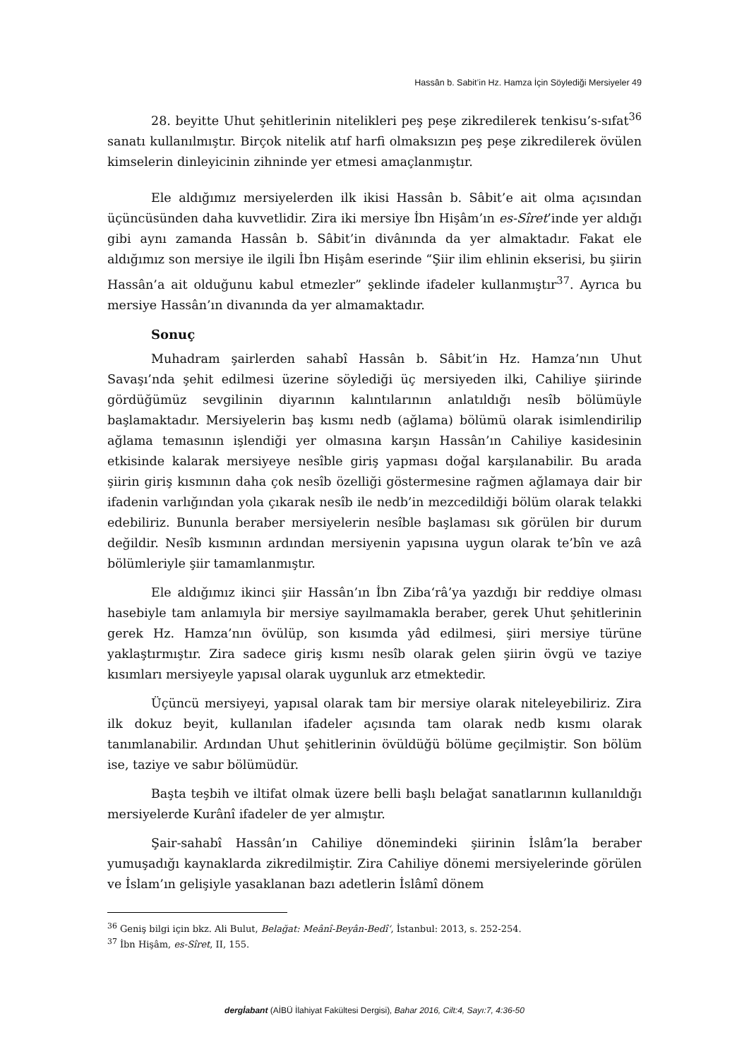Hassân b. Sabit’in Hz. Hamza İçin Söylediği Mersiyeler 49
28. beyitte Uhut şehitlerinin nitelikleri peş peşe zikredilerek tenkisu’s-sıfat<sup>36</sup> sanatı kullanılmıştır. Birçok nitelik atıf harfi olmaksızın peş peşe zikredilerek övülen kimselerin dinleyicinin zihninde yer etmesi amaçlanmıştır.
Ele aldığımız mersiyelerden ilk ikisi Hassân b. Sâbit’e ait olma açısından üçüncüsünden daha kuvvetlidir. Zira iki mersiye İbn Hişâm’ın es-Sîret’inde yer aldığı gibi aynı zamanda Hassân b. Sâbit’in divânında da yer almaktadır. Fakat ele aldığımız son mersiye ile ilgili İbn Hişâm eserinde “Şiir ilim ehlinin ekserisi, bu şiirin Hassân’a ait olduğunu kabul etmezler” şeklinde ifadeler kullanmıştır<sup>37</sup>. Ayrıca bu mersiye Hassân’ın divanında da yer almamaktadır.
Sonuç
Muhadram şairlerden sahabî Hassân b. Sâbit’in Hz. Hamza’nın Uhut Savaşı’nda şehit edilmesi üzerine söylediği üç mersiyeden ilki, Cahiliye şiirinde gördüğümüz sevgilinin diyarının kalıntılarının anlatıldığı nesîb bölümüyle başlamaktadır. Mersiyelerin baş kısmı nedb (ağlama) bölümü olarak isimlendirilip ağlama temasının işlendiği yer olmasına karşın Hassân’ın Cahiliye kasidesinin etkisinde kalarak mersiyeye nesîble giriş yapması doğal karşılanabilir. Bu arada şiirin giriş kısmının daha çok nesîb özelliği göstermesine rağmen ağlamaya dair bir ifadenin varlığından yola çıkarak nesîb ile nedb’in mezcedildiği bölüm olarak telakki edebiliriz. Bununla beraber mersiyelerin nesîble başlaması sık görülen bir durum değildir. Nesîb kısmının ardından mersiyenin yapısına uygun olarak te’bîn ve azâ bölümleriyle şiir tamamlanmıştır.
Ele aldığımız ikinci şiir Hassân’ın İbn Ziba‘râ’ya yazdığı bir reddiye olması hasebiyle tam anlamıyla bir mersiye sayılmamakla beraber, gerek Uhut şehitlerinin gerek Hz. Hamza’nın övülüp, son kısımda yâd edilmesi, şiiri mersiye türüne yaklaştırmıştır. Zira sadece giriş kısmı nesîb olarak gelen şiirin övgü ve taziye kısımları mersiyeyle yapısal olarak uygunluk arz etmektedir.
Üçüncü mersiyeyi, yapısal olarak tam bir mersiye olarak niteleyebiliriz. Zira ilk dokuz beyit, kullanılan ifadeler açısında tam olarak nedb kısmı olarak tanımlanabilir. Ardından Uhut şehitlerinin övüldüğü bölüme geçilmiştir. Son bölüm ise, taziye ve sabır bölümüdür.
Başta teşbih ve iltifat olmak üzere belli başlı belağat sanatlarının kullanıldığı mersiyelerde Kurânî ifadeler de yer almıştır.
Şair-sahabî Hassân’ın Cahiliye dönemindeki şiirinin İslâm’la beraber yumuşadığı kaynaklarda zikredilmiştir. Zira Cahiliye dönemi mersiyelerinde görülen ve İslam’ın gelişiyle yasaklanan bazı adetlerin İslâmî dönem
<sup>36</sup> Geniş bilgi için bkz. Ali Bulut, Belağat: Meânî-Beyân-Bedî‘, İstanbul: 2013, s. 252-254.
<sup>37</sup> İbn Hişâm, es-Sîret, II, 155.
dergİabant (AİBÜ İlahiyat Fakültesi Dergisi), Bahar 2016, Cilt:4, Sayı:7, 4:36-50